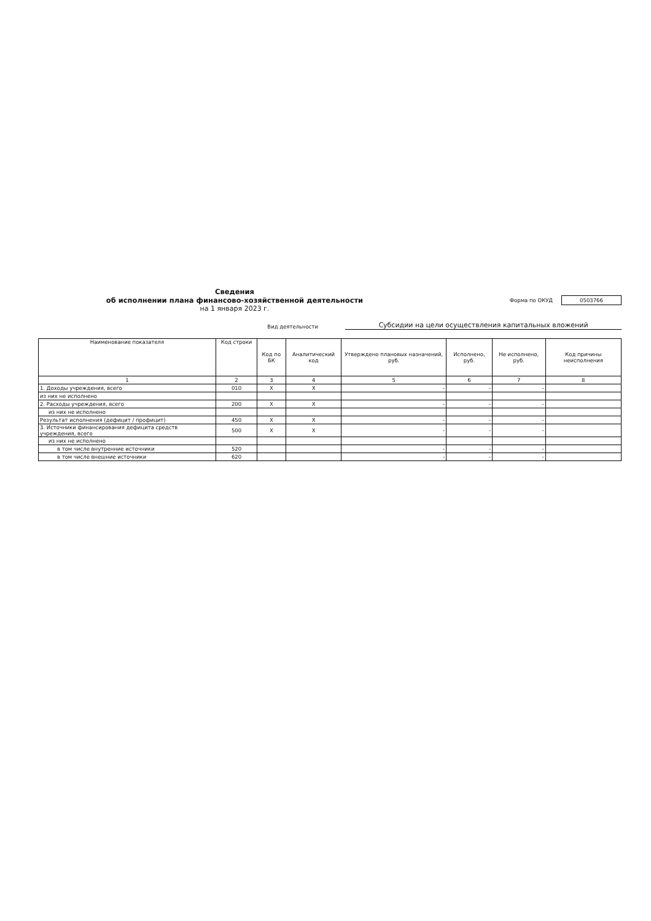Сведения
об исполнении плана финансово-хозяйственной деятельности
на 1 января 2023 г.
Форма по ОКУД 0503766
Вид деятельности
Субсидии на цели осуществления капитальных вложений
| Наименование показателя | Код строки | Код по БК | Аналитический код | Утверждено плановых назначений, руб. | Исполнено, руб. | Не исполнено, руб. | Код причины неисполнения |
| --- | --- | --- | --- | --- | --- | --- | --- |
| 1 | 2 | 3 | 4 | 5 | 6 | 7 | 8 |
| 1. Доходы учреждения, всего | 010 | X | X | - | - | - | |
| из них не исполнено | | | | | | | |
| 2. Расходы учреждения, всего | 200 | X | X | - | - | - | |
| из них не исполнено | | | | | | | |
| Результат исполнения (дефицит / профицит) | 450 | X | X | - | - | - | |
| 3. Источники финансирования дефицита средств учреждения, всего | 500 | X | X | - | - | - | |
| из них не исполнено | | | | | | | |
| в том числе внутренние источники | 520 | | | - | - | - | |
| в том числе внешние источники | 620 | | | - | - | - | |